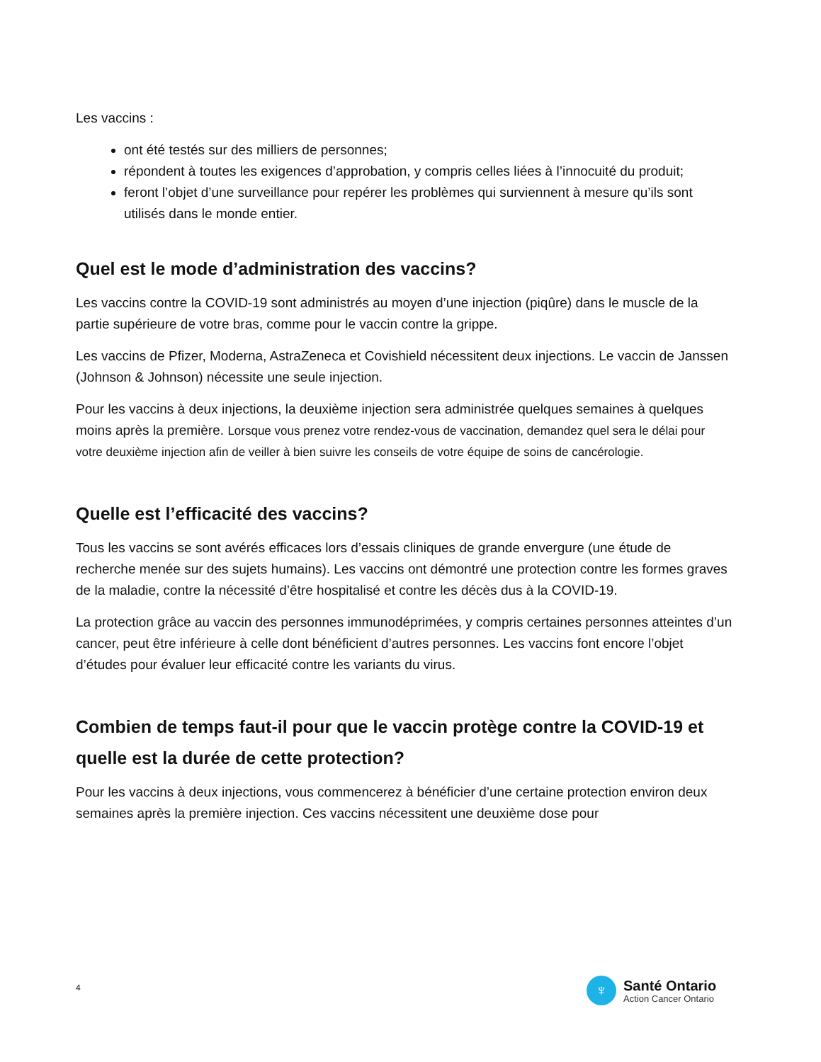Les vaccins :
ont été testés sur des milliers de personnes;
répondent à toutes les exigences d’approbation, y compris celles liées à l’innocuité du produit;
feront l’objet d’une surveillance pour repérer les problèmes qui surviennent à mesure qu’ils sont utilisés dans le monde entier.
Quel est le mode d’administration des vaccins?
Les vaccins contre la COVID-19 sont administrés au moyen d’une injection (piqûre) dans le muscle de la partie supérieure de votre bras, comme pour le vaccin contre la grippe.
Les vaccins de Pfizer, Moderna, AstraZeneca et Covishield nécessitent deux injections. Le vaccin de Janssen (Johnson & Johnson) nécessite une seule injection.
Pour les vaccins à deux injections, la deuxième injection sera administrée quelques semaines à quelques moins après la première. Lorsque vous prenez votre rendez-vous de vaccination, demandez quel sera le délai pour votre deuxième injection afin de veiller à bien suivre les conseils de votre équipe de soins de cancérologie.
Quelle est l’efficacité des vaccins?
Tous les vaccins se sont avérés efficaces lors d’essais cliniques de grande envergure (une étude de recherche menée sur des sujets humains). Les vaccins ont démontré une protection contre les formes graves de la maladie, contre la nécessité d’être hospitalisé et contre les décès dus à la COVID-19.
La protection grâce au vaccin des personnes immunodéprimées, y compris certaines personnes atteintes d’un cancer, peut être inférieure à celle dont bénéficient d’autres personnes. Les vaccins font encore l’objet d’études pour évaluer leur efficacité contre les variants du virus.
Combien de temps faut-il pour que le vaccin protège contre la COVID-19 et quelle est la durée de cette protection?
Pour les vaccins à deux injections, vous commencerez à bénéficier d’une certaine protection environ deux semaines après la première injection. Ces vaccins nécessitent une deuxième dose pour
4
♆
Santé Ontario
Action Cancer Ontario